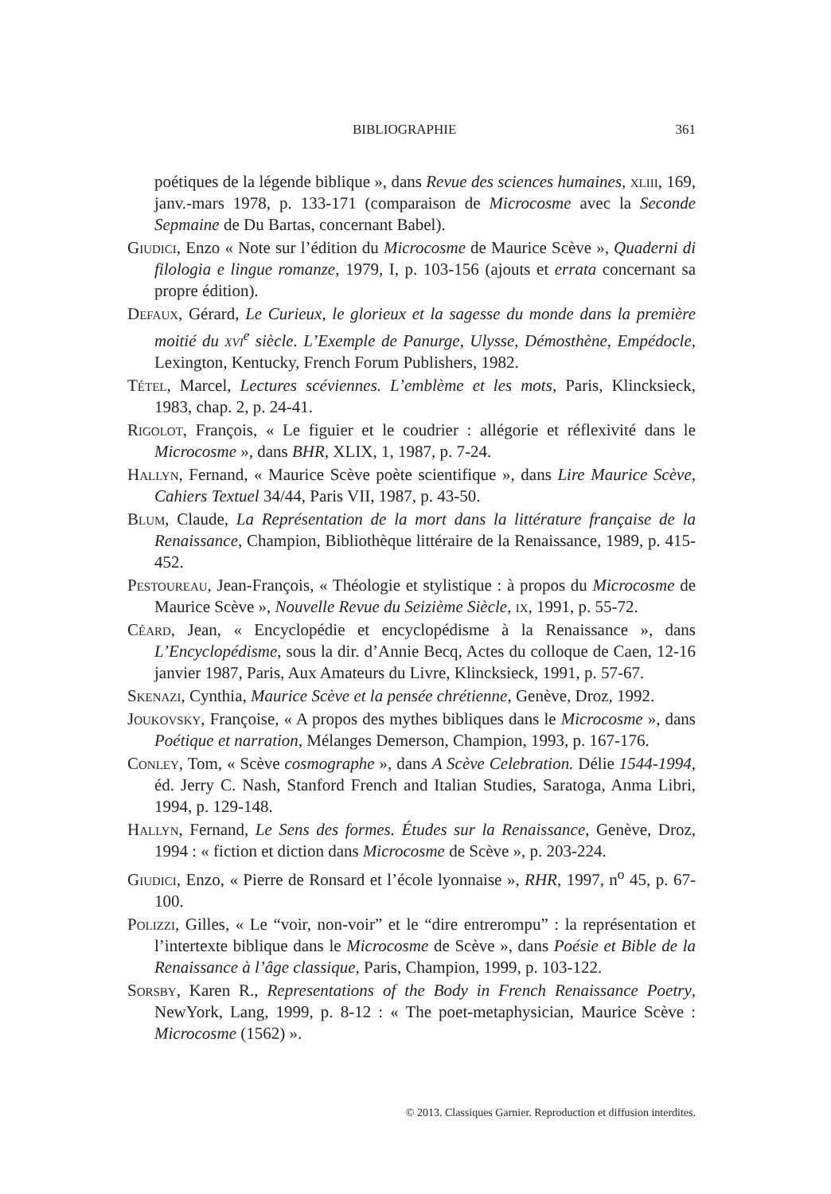BIBLIOGRAPHIE 361
poétiques de la légende biblique », dans Revue des sciences humaines, xliii, 169, janv.-mars 1978, p. 133-171 (comparaison de Microcosme avec la Seconde Sepmaine de Du Bartas, concernant Babel).
Giudici, Enzo « Note sur l’édition du Microcosme de Maurice Scève », Quaderni di filologia e lingue romanze, 1979, I, p. 103-156 (ajouts et errata concernant sa propre édition).
Defaux, Gérard, Le Curieux, le glorieux et la sagesse du monde dans la première moitié du xvi<sup>e</sup> siècle. L’Exemple de Panurge, Ulysse, Démosthène, Empédocle, Lexington, Kentucky, French Forum Publishers, 1982.
Tétel, Marcel, Lectures scéviennes. L’emblème et les mots, Paris, Klincksieck, 1983, chap. 2, p. 24-41.
Rigolot, François, « Le figuier et le coudrier : allégorie et réflexivité dans le Microcosme », dans BHR, XLIX, 1, 1987, p. 7-24.
Hallyn, Fernand, « Maurice Scève poète scientifique », dans Lire Maurice Scève, Cahiers Textuel 34/44, Paris VII, 1987, p. 43-50.
Blum, Claude, La Représentation de la mort dans la littérature française de la Renaissance, Champion, Bibliothèque littéraire de la Renaissance, 1989, p. 415-452.
Pestoureau, Jean-François, « Théologie et stylistique : à propos du Microcosme de Maurice Scève », Nouvelle Revue du Seizième Siècle, ix, 1991, p. 55-72.
Céard, Jean, « Encyclopédie et encyclopédisme à la Renaissance », dans L’Encyclopédisme, sous la dir. d’Annie Becq, Actes du colloque de Caen, 12-16 janvier 1987, Paris, Aux Amateurs du Livre, Klincksieck, 1991, p. 57-67.
Skenazi, Cynthia, Maurice Scève et la pensée chrétienne, Genève, Droz, 1992.
Joukovsky, Françoise, « A propos des mythes bibliques dans le Microcosme », dans Poétique et narration, Mélanges Demerson, Champion, 1993, p. 167-176.
Conley, Tom, « Scève cosmographe », dans A Scève Celebration. Délie 1544-1994, éd. Jerry C. Nash, Stanford French and Italian Studies, Saratoga, Anma Libri, 1994, p. 129-148.
Hallyn, Fernand, Le Sens des formes. Études sur la Renaissance, Genève, Droz, 1994 : « fiction et diction dans Microcosme de Scève », p. 203-224.
Giudici, Enzo, « Pierre de Ronsard et l’école lyonnaise », RHR, 1997, n<sup>o</sup> 45, p. 67-100.
Polizzi, Gilles, « Le “voir, non-voir” et le “dire entrerompu” : la représentation et l’intertexte biblique dans le Microcosme de Scève », dans Poésie et Bible de la Renaissance à l’âge classique, Paris, Champion, 1999, p. 103-122.
Sorsby, Karen R., Representations of the Body in French Renaissance Poetry, NewYork, Lang, 1999, p. 8-12 : « The poet-metaphysician, Maurice Scève : Microcosme (1562) ».
© 2013. Classiques Garnier. Reproduction et diffusion interdites.